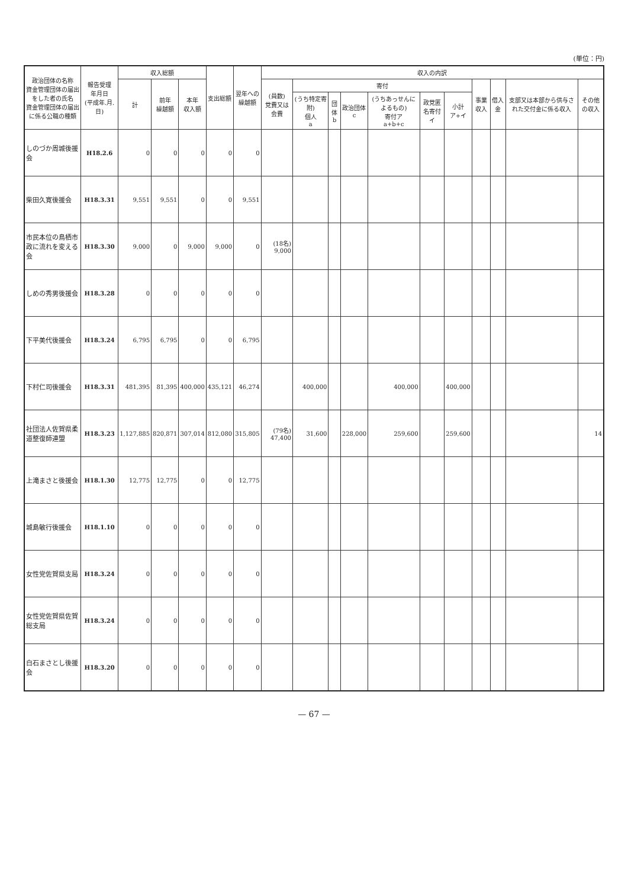(単位：円)
| 政治団体の名称 資金管理団体の届出をした者の氏名 資金管理団体の届出に係る公職の種類 | 報告受理 年月日 (平成年.月.日) | 収入総額 | | | 支出総額 | 翌年への 繰越額 | 収入の内訳 | | | | | | | | | | |
| --- | --- | --- | --- | --- | --- | --- | --- | --- | --- | --- | --- | --- | --- | --- | --- | --- | --- |
| | | 計 | 前年 繰越額 | 本年 収入額 | | | (員数) 党費又は会費 | 寄付 | | | | | | 事業収入 | 借入金 | 支部又は本部から供与された交付金に係る収入 | その他の収入 |
| | | | | | | | | (うち特定寄附) 個人 a | 団体 b | 政治団体 c | (うちあっせんによるもの) 寄付ア a+b+c | 政党匿名寄付 イ | 小計 ア+イ | | | | |
| しのづか周城後援会 | H18.2.6 | 0 | 0 | 0 | 0 | 0 | | | | | | | | | | | |
| 柴田久寛後援会 | H18.3.31 | 9,551 | 9,551 | 0 | 0 | 9,551 | | | | | | | | | | | |
| 市民本位の鳥栖市政に流れを変える会 | H18.3.30 | 9,000 | 0 | 9,000 | 9,000 | 0 | (18名) 9,000 | | | | | | | | | | |
| しめの秀男後援会 | H18.3.28 | 0 | 0 | 0 | 0 | 0 | | | | | | | | | | | |
| 下平美代後援会 | H18.3.24 | 6,795 | 6,795 | 0 | 0 | 6,795 | | | | | | | | | | | |
| 下村仁司後援会 | H18.3.31 | 481,395 | 81,395 | 400,000 | 435,121 | 46,274 | | 400,000 | | | 400,000 | | 400,000 | | | | |
| 社団法人佐賀県柔道整復師連盟 | H18.3.23 | 1,127,885 | 820,871 | 307,014 | 812,080 | 315,805 | (79名) 47,400 | 31,600 | | 228,000 | 259,600 | | 259,600 | | | | 14 |
| 上滝まさと後援会 | H18.1.30 | 12,775 | 12,775 | 0 | 0 | 12,775 | | | | | | | | | | | |
| 城島敏行後援会 | H18.1.10 | 0 | 0 | 0 | 0 | 0 | | | | | | | | | | | |
| 女性党佐賀県支局 | H18.3.24 | 0 | 0 | 0 | 0 | 0 | | | | | | | | | | | |
| 女性党佐賀県佐賀総支局 | H18.3.24 | 0 | 0 | 0 | 0 | 0 | | | | | | | | | | | |
| 白石まさとし後援会 | H18.3.20 | 0 | 0 | 0 | 0 | 0 | | | | | | | | | | | |
— 67 —